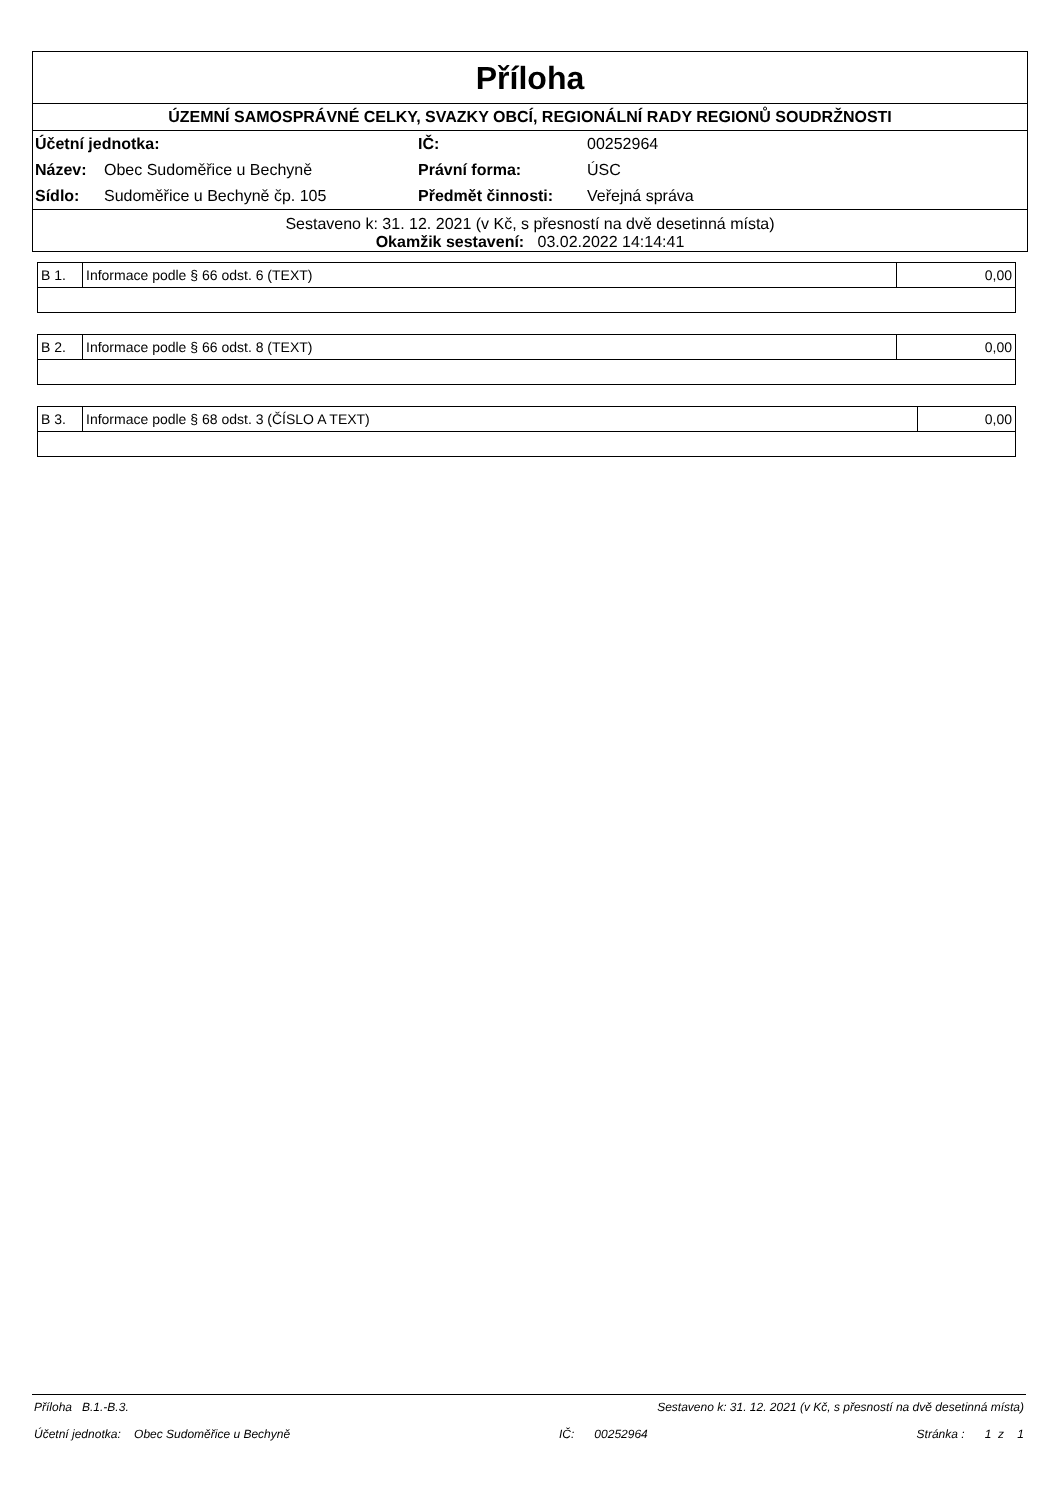Příloha
ÚZEMNÍ SAMOSPRÁVNÉ CELKY, SVAZKY OBCÍ, REGIONÁLNÍ RADY REGIONŮ SOUDRŽNOSTI
| Účetní jednotka: | | IČ: | 00252964 |
| Název: | Obec Sudoměřice u Bechyně | Právní forma: | ÚSC |
| Sídlo: | Sudoměřice u Bechyně čp. 105 | Předmět činnosti: | Veřejná správa |
Sestaveno k: 31. 12. 2021 (v Kč, s přesností na dvě desetinná místa)
Okamžik sestavení: 03.02.2022 14:14:41
| B 1. | Informace podle § 66 odst. 6 (TEXT) | 0,00 |
| B 2. | Informace podle § 66 odst. 8 (TEXT) | 0,00 |
| B 3. | Informace podle § 68 odst. 3 (ČÍSLO A TEXT) | 0,00 |
Příloha B.1.-B.3. Sestaveno k: 31. 12. 2021 (v Kč, s přesností na dvě desetinná místa)
Účetní jednotka: Obec Sudoměřice u Bechyně IČ: 00252964 Stránka : 1 z 1